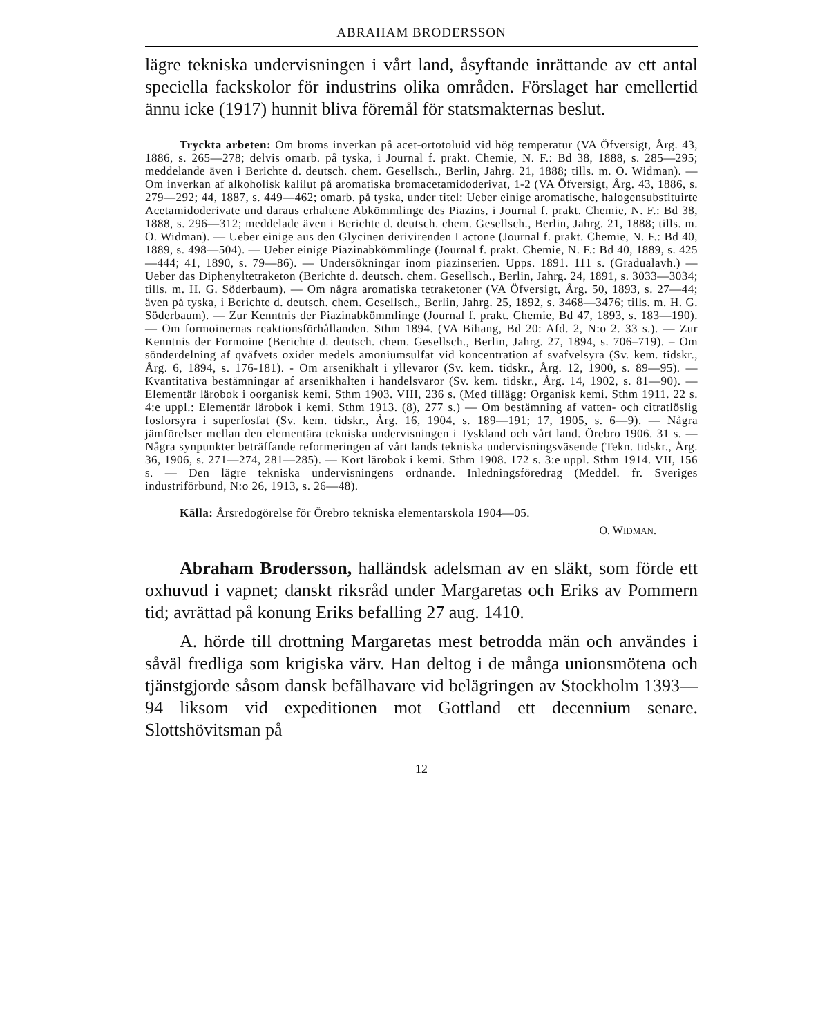ABRAHAM BRODERSSON
lägre tekniska undervisningen i vårt land, åsyftande inrättande av ett antal speciella fackskolor för industrins olika områden. Förslaget har emellertid ännu icke (1917) hunnit bliva föremål för statsmakternas beslut.
Tryckta arbeten: Om broms inverkan på acet-ortotoluid vid hög temperatur (VA Öfversigt, Årg. 43, 1886, s. 265—278; delvis omarb. på tyska, i Journal f. prakt. Chemie, N. F.: Bd 38, 1888, s. 285—295; meddelande även i Berichte d. deutsch. chem. Gesellsch., Berlin, Jahrg. 21, 1888; tills. m. O. Widman). — Om inverkan af alkoholisk kalilut på aromatiska bromacetamidoderivat, 1-2 (VA Öfversigt, Årg. 43, 1886, s. 279—292; 44, 1887, s. 449—462; omarb. på tyska, under titel: Ueber einige aromatische, halogensubstituirte Acetamidoderivate und daraus erhaltene Abkömmlinge des Piazins, i Journal f. prakt. Chemie, N. F.: Bd 38, 1888, s. 296—312; meddelade även i Berichte d. deutsch. chem. Gesellsch., Berlin, Jahrg. 21, 1888; tills. m. O. Widman). — Ueber einige aus den Glycinen derivirenden Lactone (Journal f. prakt. Chemie, N. F.: Bd 40, 1889, s. 498—504). — Ueber einige Piazinabkömmlinge (Journal f. prakt. Chemie, N. F.: Bd 40, 1889, s. 425—444; 41, 1890, s. 79—86). — Undersökningar inom piazinserien. Upps. 1891. 111 s. (Gradualavh.) — Ueber das Diphenyltetraketon (Berichte d. deutsch. chem. Gesellsch., Berlin, Jahrg. 24, 1891, s. 3033—3034; tills. m. H. G. Söderbaum). — Om några aromatiska tetraketoner (VA Öfversigt, Årg. 50, 1893, s. 27—44; även på tyska, i Berichte d. deutsch. chem. Gesellsch., Berlin, Jahrg. 25, 1892, s. 3468—3476; tills. m. H. G. Söderbaum). — Zur Kenntnis der Piazinabkömmlinge (Journal f. prakt. Chemie, Bd 47, 1893, s. 183—190). — Om formoinernas reaktionsförhållanden. Sthm 1894. (VA Bihang, Bd 20: Afd. 2, N:o 2. 33 s.). — Zur Kenntnis der Formoine (Berichte d. deutsch. chem. Gesellsch., Berlin, Jahrg. 27, 1894, s. 706–719). – Om sönderdelning af qväfvets oxider medels amoniumsulfat vid koncentration af svafvelsyra (Sv. kem. tidskr., Årg. 6, 1894, s. 176-181). - Om arsenikhalt i yllevaror (Sv. kem. tidskr., Årg. 12, 1900, s. 89—95). — Kvantitativa bestämningar af arsenikhalten i handelsvaror (Sv. kem. tidskr., Årg. 14, 1902, s. 81—90). — Elementär lärobok i oorganisk kemi. Sthm 1903. VIII, 236 s. (Med tillägg: Organisk kemi. Sthm 1911. 22 s. 4:e uppl.: Elementär lärobok i kemi. Sthm 1913. (8), 277 s.) — Om bestämning af vatten- och citratlöslig fosforsyra i superfosfat (Sv. kem. tidskr., Årg. 16, 1904, s. 189—191; 17, 1905, s. 6—9). — Några jämförelser mellan den elementära tekniska undervisningen i Tyskland och vårt land. Örebro 1906. 31 s. — Några synpunkter beträffande reformeringen af vårt lands tekniska undervisningsväsende (Tekn. tidskr., Årg. 36, 1906, s. 271—274, 281—285). — Kort lärobok i kemi. Sthm 1908. 172 s. 3:e uppl. Sthm 1914. VII, 156 s. — Den lägre tekniska undervisningens ordnande. Inledningsföredrag (Meddel. fr. Sveriges industriförbund, N:o 26, 1913, s. 26—48).
Källa: Årsredogörelse för Örebro tekniska elementarskola 1904—05.
O. WIDMAN.
Abraham Brodersson, halländsk adelsman av en släkt, som förde ett oxhuvud i vapnet; danskt riksråd under Margaretas och Eriks av Pommern tid; avrättad på konung Eriks befalling 27 aug. 1410.
A. hörde till drottning Margaretas mest betrodda män och användes i såväl fredliga som krigiska värv. Han deltog i de många unionsmötena och tjänstgjorde såsom dansk befälhavare vid belägringen av Stockholm 1393—94 liksom vid expeditionen mot Gottland ett decennium senare. Slottshövitsman på
12